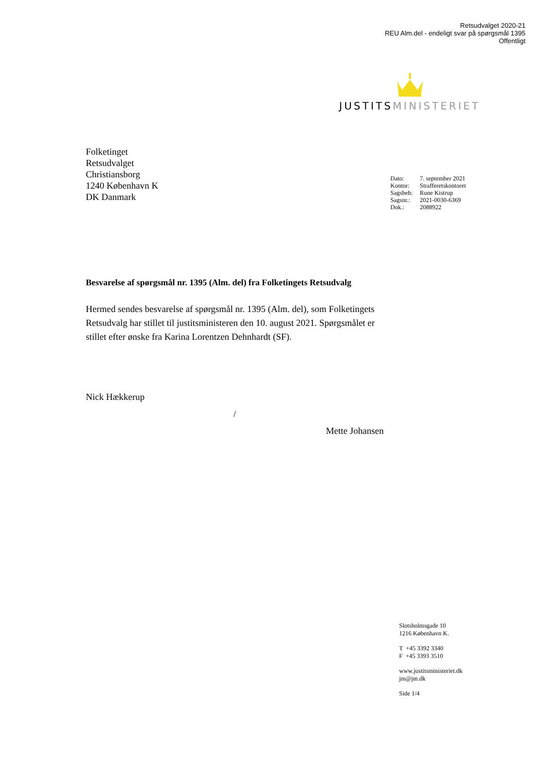Retsudvalget 2020-21
REU Alm.del - endeligt svar på spørgsmål 1395
Offentligt
JUSTITSMINISTERIET
Folketinget
Retsudvalget
Christiansborg
1240 København K
DK Danmark
| Dato: | 7. september 2021 |
| Kontor: | Strafferetskontoret |
| Sagsbeh: | Rune Kistrup |
| Sagsnr.: | 2021-0030-6369 |
| Dok.: | 2088922 |
Besvarelse af spørgsmål nr. 1395 (Alm. del) fra Folketingets Retsudvalg
Hermed sendes besvarelse af spørgsmål nr. 1395 (Alm. del), som Folketingets Retsudvalg har stillet til justitsministeren den 10. august 2021. Spørgsmålet er stillet efter ønske fra Karina Lorentzen Dehnhardt (SF).
Nick Hækkerup
/
Mette Johansen
Slotsholmsgade 10
1216 København K.
T +45 3392 3340
F +45 3393 3510
www.justitsministeriet.dk
jm@jm.dk
Side 1/4